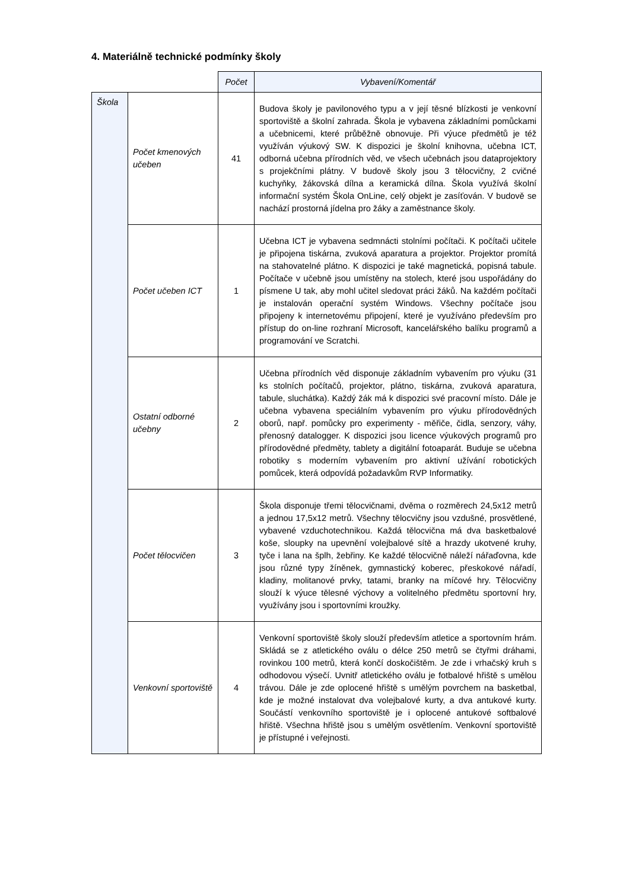4. Materiálně technické podmínky školy
| | | Počet | Vybavení/Komentář |
| --- | --- | --- | --- |
| Škola | Počet kmenových učeben | 41 | Budova školy je pavilonového typu a v její těsné blízkosti je venkovní sportoviště a školní zahrada. Škola je vybavena základními pomůckami a učebnicemi, které průběžně obnovuje. Při výuce předmětů je též využíván výukový SW. K dispozici je školní knihovna, učebna ICT, odborná učebna přírodních věd, ve všech učebnách jsou dataprojektory s projekčními plátny. V budově školy jsou 3 tělocvičny, 2 cvičné kuchyňky, žákovská dílna a keramická dílna. Škola využívá školní informační systém Škola OnLine, celý objekt je zasíťován. V budově se nachází prostorná jídelna pro žáky a zaměstnance školy. |
| | Počet učeben ICT | 1 | Učebna ICT je vybavena sedmnácti stolními počítači. K počítači učitele je připojena tiskárna, zvuková aparatura a projektor. Projektor promítá na stahovatelné plátno. K dispozici je také magnetická, popisná tabule. Počítače v učebně jsou umístěny na stolech, které jsou uspořádány do písmene U tak, aby mohl učitel sledovat práci žáků. Na každém počítači je instalován operační systém Windows. Všechny počítače jsou připojeny k internetovému připojení, které je využíváno především pro přístup do on-line rozhraní Microsoft, kancelářského balíku programů a programování ve Scratchi. |
| | Ostatní odborné učebny | 2 | Učebna přírodních věd disponuje základním vybavením pro výuku (31 ks stolních počítačů, projektor, plátno, tiskárna, zvuková aparatura, tabule, sluchátka). Každý žák má k dispozici své pracovní místo. Dále je učebna vybavena speciálním vybavením pro výuku přírodovědných oborů, např. pomůcky pro experimenty - měřiče, čidla, senzory, váhy, přenosný datalogger. K dispozici jsou licence výukových programů pro přírodovědné předměty, tablety a digitální fotoaparát. Buduje se učebna robotiky s moderním vybavením pro aktivní užívání robotických pomůcek, která odpovídá požadavkům RVP Informatiky. |
| | Počet tělocvičen | 3 | Škola disponuje třemi tělocvičnami, dvěma o rozměrech 24,5x12 metrů a jednou 17,5x12 metrů. Všechny tělocvičny jsou vzdušné, prosvětlené, vybavené vzduchotechnikou. Každá tělocvična má dva basketbalové koše, sloupky na upevnění volejbalové sítě a hrazdy ukotvené kruhy, tyče i lana na šplh, žebřiny. Ke každé tělocvičně náleží nářaďovna, kde jsou různé typy žíněnek, gymnastický koberec, přeskokové nářadí, kladiny, molitanové prvky, tatami, branky na míčové hry. Tělocvičny slouží k výuce tělesné výchovy a volitelného předmětu sportovní hry, využívány jsou i sportovními kroužky. |
| | Venkovní sportoviště | 4 | Venkovní sportoviště školy slouží především atletice a sportovním hrám. Skládá se z atletického oválu o délce 250 metrů se čtyřmi dráhami, rovinkou 100 metrů, která končí doskočištěm. Je zde i vrhačský kruh s odhodovou výsečí. Uvnitř atletického oválu je fotbalové hřiště s umělou trávou. Dále je zde oplocené hřiště s umělým povrchem na basketbal, kde je možné instalovat dva volejbalové kurty, a dva antukové kurty. Součástí venkovního sportoviště je i oplocené antukové softbalové hřiště. Všechna hřiště jsou s umělým osvětlením. Venkovní sportoviště je přístupné i veřejnosti. |